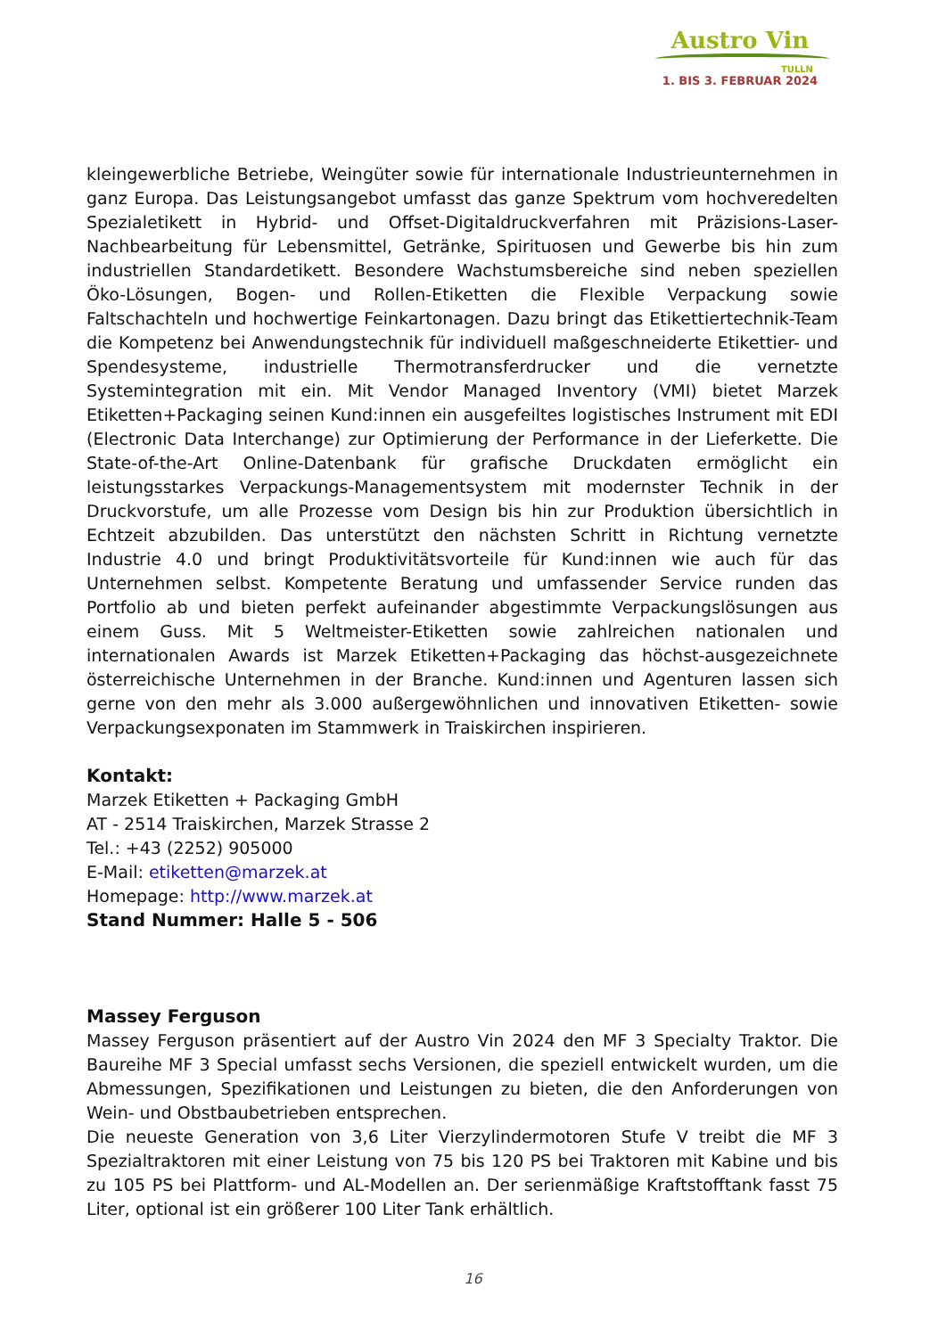Austro Vin
TULLN
1. BIS 3. FEBRUAR 2024
kleingewerbliche Betriebe, Weingüter sowie für internationale Industrieunternehmen in ganz Europa. Das Leistungsangebot umfasst das ganze Spektrum vom hochveredelten Spezialetikett in Hybrid- und Offset-Digitaldruckverfahren mit Präzisions-Laser-Nachbearbeitung für Lebensmittel, Getränke, Spirituosen und Gewerbe bis hin zum industriellen Standardetikett. Besondere Wachstumsbereiche sind neben speziellen Öko-Lösungen, Bogen- und Rollen-Etiketten die Flexible Verpackung sowie Faltschachteln und hochwertige Feinkartonagen. Dazu bringt das Etikettiertechnik-Team die Kompetenz bei Anwendungstechnik für individuell maßgeschneiderte Etikettier- und Spendesysteme, industrielle Thermotransferdrucker und die vernetzte Systemintegration mit ein. Mit Vendor Managed Inventory (VMI) bietet Marzek Etiketten+Packaging seinen Kund:innen ein ausgefeiltes logistisches Instrument mit EDI (Electronic Data Interchange) zur Optimierung der Performance in der Lieferkette. Die State-of-the-Art Online-Datenbank für grafische Druckdaten ermöglicht ein leistungsstarkes Verpackungs-Managementsystem mit modernster Technik in der Druckvorstufe, um alle Prozesse vom Design bis hin zur Produktion übersichtlich in Echtzeit abzubilden. Das unterstützt den nächsten Schritt in Richtung vernetzte Industrie 4.0 und bringt Produktivitätsvorteile für Kund:innen wie auch für das Unternehmen selbst. Kompetente Beratung und umfassender Service runden das Portfolio ab und bieten perfekt aufeinander abgestimmte Verpackungslösungen aus einem Guss. Mit 5 Weltmeister-Etiketten sowie zahlreichen nationalen und internationalen Awards ist Marzek Etiketten+Packaging das höchst-ausgezeichnete österreichische Unternehmen in der Branche. Kund:innen und Agenturen lassen sich gerne von den mehr als 3.000 außergewöhnlichen und innovativen Etiketten- sowie Verpackungsexponaten im Stammwerk in Traiskirchen inspirieren.
Kontakt:
Marzek Etiketten + Packaging GmbH
AT - 2514 Traiskirchen, Marzek Strasse 2
Tel.: +43 (2252) 905000
E-Mail: etiketten@marzek.at
Homepage: http://www.marzek.at
Stand Nummer: Halle 5 - 506
Massey Ferguson
Massey Ferguson präsentiert auf der Austro Vin 2024 den MF 3 Specialty Traktor. Die Baureihe MF 3 Special umfasst sechs Versionen, die speziell entwickelt wurden, um die Abmessungen, Spezifikationen und Leistungen zu bieten, die den Anforderungen von Wein- und Obstbaubetrieben entsprechen.
Die neueste Generation von 3,6 Liter Vierzylindermotoren Stufe V treibt die MF 3 Spezialtraktoren mit einer Leistung von 75 bis 120 PS bei Traktoren mit Kabine und bis zu 105 PS bei Plattform- und AL-Modellen an. Der serienmäßige Kraftstofftank fasst 75 Liter, optional ist ein größerer 100 Liter Tank erhältlich.
16